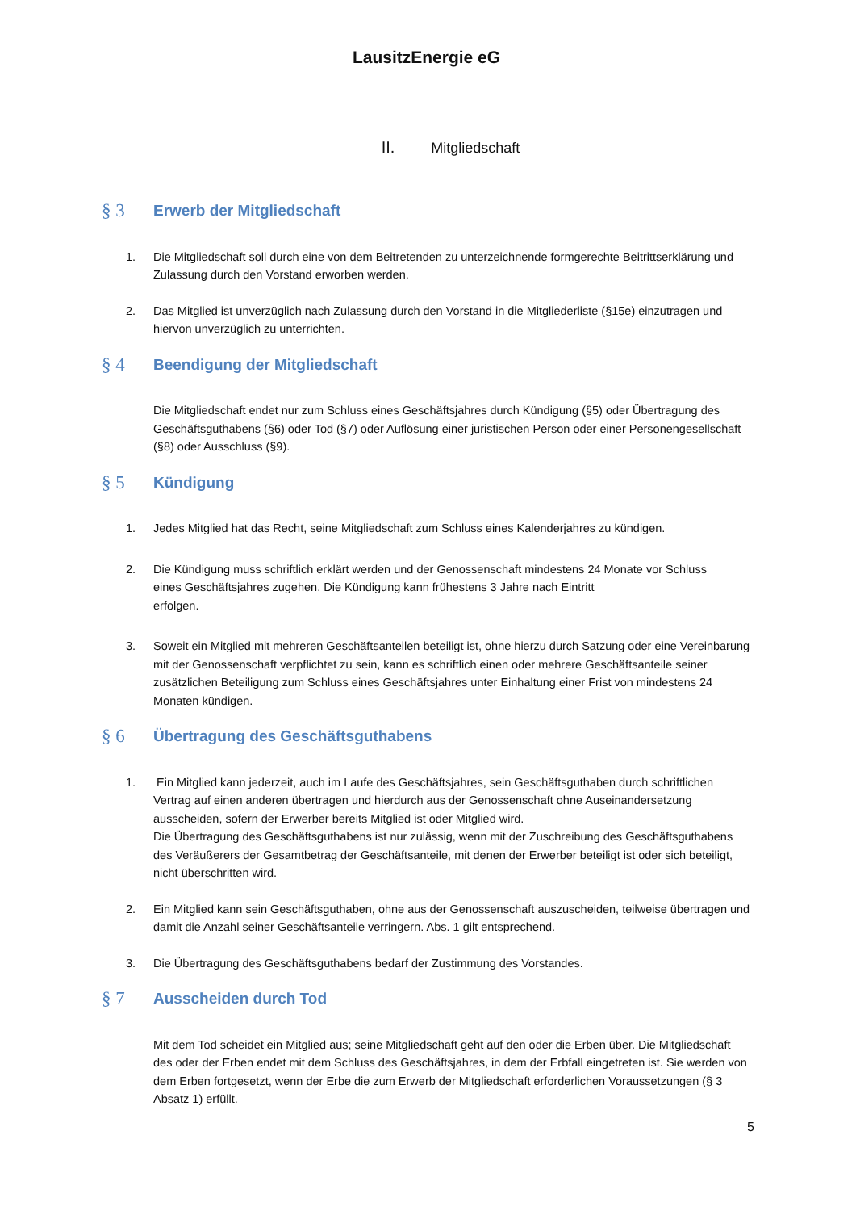LausitzEnergie eG
II. Mitgliedschaft
§ 3 Erwerb der Mitgliedschaft
1. Die Mitgliedschaft soll durch eine von dem Beitretenden zu unterzeichnende formgerechte Beitrittserklärung und Zulassung durch den Vorstand erworben werden.
2. Das Mitglied ist unverzüglich nach Zulassung durch den Vorstand in die Mitgliederliste (§15e) einzutragen und hiervon unverzüglich zu unterrichten.
§ 4 Beendigung der Mitgliedschaft
Die Mitgliedschaft endet nur zum Schluss eines Geschäftsjahres durch Kündigung (§5) oder Übertragung des Geschäftsguthabens (§6) oder Tod (§7) oder Auflösung einer juristischen Person oder einer Personengesellschaft (§8) oder Ausschluss (§9).
§ 5 Kündigung
1. Jedes Mitglied hat das Recht, seine Mitgliedschaft zum Schluss eines Kalenderjahres zu kündigen.
2. Die Kündigung muss schriftlich erklärt werden und der Genossenschaft mindestens 24 Monate vor Schluss
eines Geschäftsjahres zugehen. Die Kündigung kann frühestens 3 Jahre nach Eintritt
erfolgen.
3. Soweit ein Mitglied mit mehreren Geschäftsanteilen beteiligt ist, ohne hierzu durch Satzung oder eine Vereinbarung mit der Genossenschaft verpflichtet zu sein, kann es schriftlich einen oder mehrere Geschäftsanteile seiner zusätzlichen Beteiligung zum Schluss eines Geschäftsjahres unter Einhaltung einer Frist von mindestens 24 Monaten kündigen.
§ 6 Übertragung des Geschäftsguthabens
1. Ein Mitglied kann jederzeit, auch im Laufe des Geschäftsjahres, sein Geschäftsguthaben durch schriftlichen Vertrag auf einen anderen übertragen und hierdurch aus der Genossenschaft ohne Auseinandersetzung ausscheiden, sofern der Erwerber bereits Mitglied ist oder Mitglied wird.
Die Übertragung des Geschäftsguthabens ist nur zulässig, wenn mit der Zuschreibung des Geschäftsguthabens des Veräußerers der Gesamtbetrag der Geschäftsanteile, mit denen der Erwerber beteiligt ist oder sich beteiligt, nicht überschritten wird.
2. Ein Mitglied kann sein Geschäftsguthaben, ohne aus der Genossenschaft auszuscheiden, teilweise übertragen und damit die Anzahl seiner Geschäftsanteile verringern. Abs. 1 gilt entsprechend.
3. Die Übertragung des Geschäftsguthabens bedarf der Zustimmung des Vorstandes.
§ 7 Ausscheiden durch Tod
Mit dem Tod scheidet ein Mitglied aus; seine Mitgliedschaft geht auf den oder die Erben über. Die Mitgliedschaft des oder der Erben endet mit dem Schluss des Geschäftsjahres, in dem der Erbfall eingetreten ist. Sie werden von dem Erben fortgesetzt, wenn der Erbe die zum Erwerb der Mitgliedschaft erforderlichen Voraussetzungen (§ 3 Absatz 1) erfüllt.
5